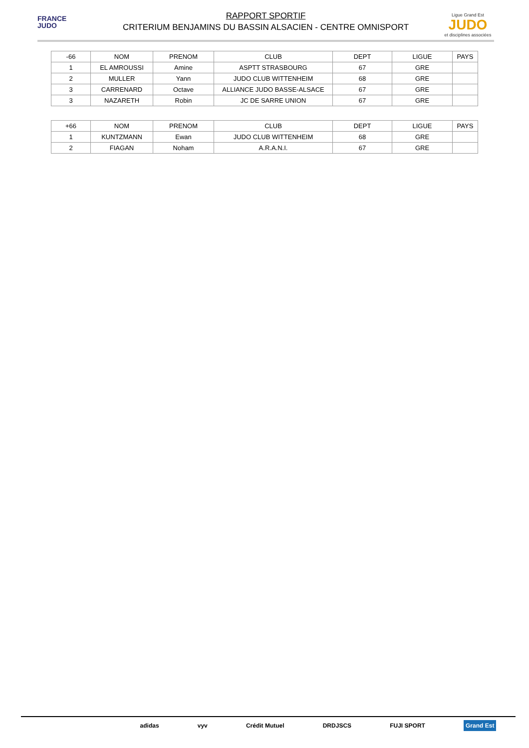FRANCE
JUDO
RAPPORT SPORTIF
CRITERIUM BENJAMINS DU BASSIN ALSACIEN - CENTRE OMNISPORT
Ligue Grand Est
JUDO
et disciplines associées
| -66 | NOM | PRENOM | CLUB | DEPT | LIGUE | PAYS |
| --- | --- | --- | --- | --- | --- | --- |
| 1 | EL AMROUSSI | Amine | ASPTT STRASBOURG | 67 | GRE | |
| 2 | MULLER | Yann | JUDO CLUB WITTENHEIM | 68 | GRE | |
| 3 | CARRENARD | Octave | ALLIANCE JUDO BASSE-ALSACE | 67 | GRE | |
| 3 | NAZARETH | Robin | JC DE SARRE UNION | 67 | GRE | |
| +66 | NOM | PRENOM | CLUB | DEPT | LIGUE | PAYS |
| --- | --- | --- | --- | --- | --- | --- |
| 1 | KUNTZMANN | Ewan | JUDO CLUB WITTENHEIM | 68 | GRE | |
| 2 | FIAGAN | Noham | A.R.A.N.I. | 67 | GRE | |
adidas vyv Crédit Mutuel DRDJSCS FUJI SPORT Grand Est